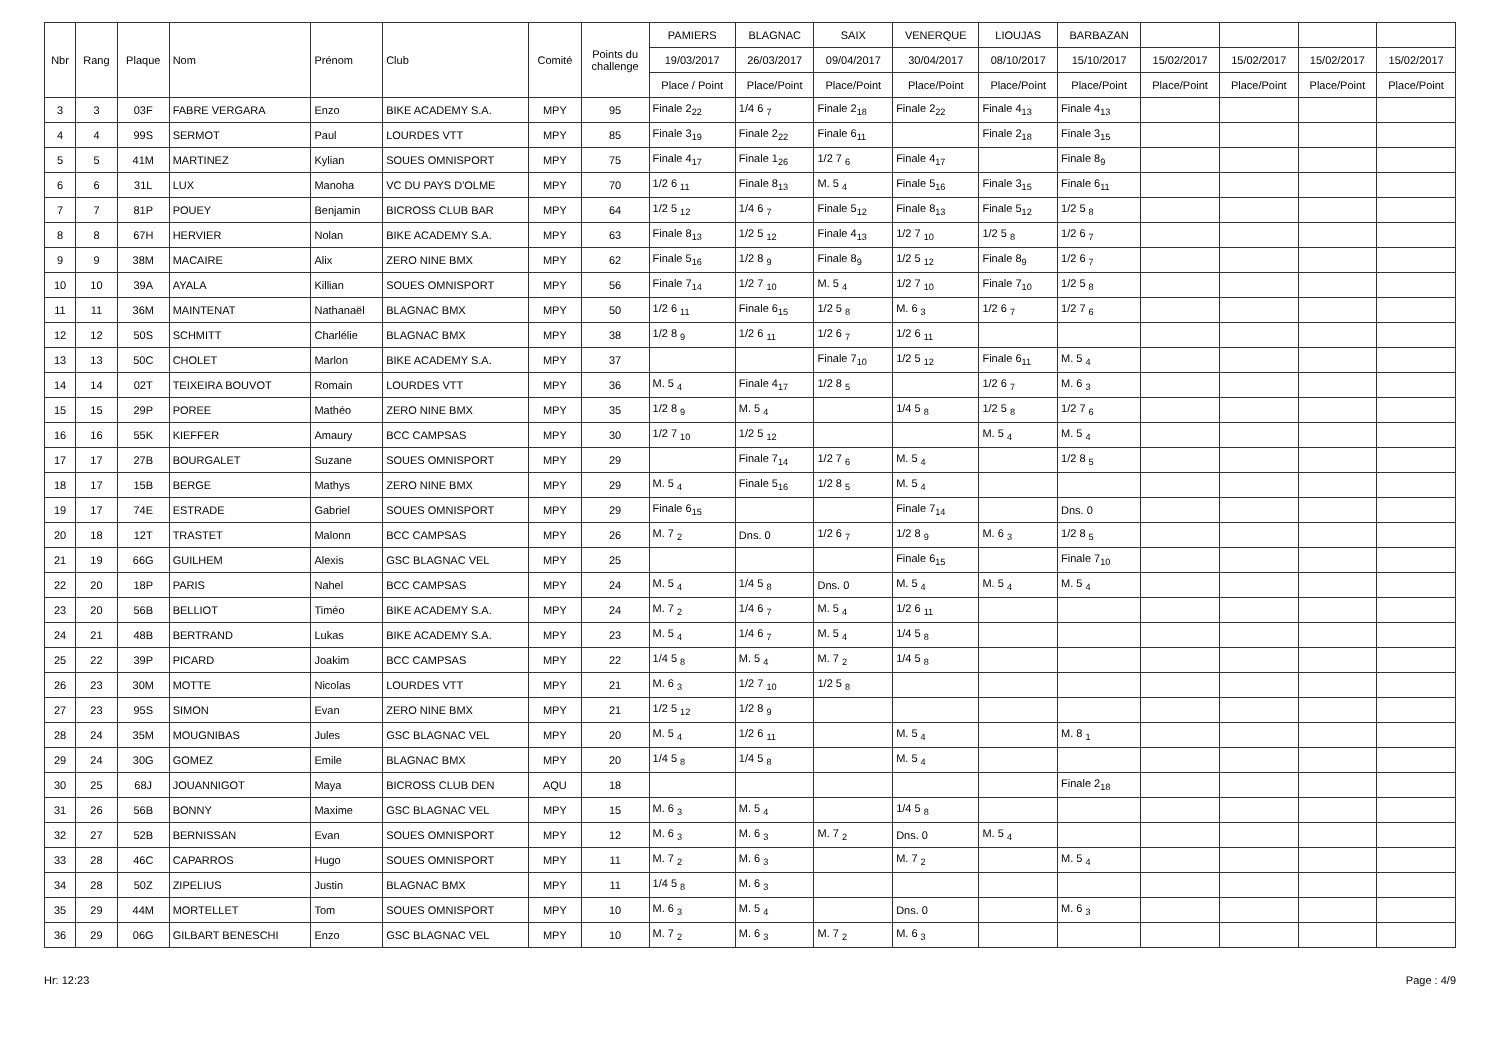| Nbr | Rang | Plaque | Nom | Prénom | Club | Comité | Points du challenge | PAMIERS | BLAGNAC | SAIX | VENERQUE | LIOUJAS | BARBAZAN | | | | |
| --- | --- | --- | --- | --- | --- | --- | --- | --- | --- | --- | --- | --- | --- | --- | --- | --- | --- |
| | | | | | | | | 19/03/2017 | 26/03/2017 | 09/04/2017 | 30/04/2017 | 08/10/2017 | 15/10/2017 | 15/02/2017 | 15/02/2017 | 15/02/2017 | 15/02/2017 |
| | | | | | | | | Place / Point | Place/Point | Place/Point | Place/Point | Place/Point | Place/Point | Place/Point | Place/Point | Place/Point | Place/Point |
| 3 | 3 | 03F | FABRE VERGARA | Enzo | BIKE ACADEMY S.A. | MPY | 95 | Finale 2<sub>22</sub> | 1/4 6 <sub>7</sub> | Finale 2<sub>18</sub> | Finale 2<sub>22</sub> | Finale 4<sub>13</sub> | Finale 4<sub>13</sub> | | | | |
| 4 | 4 | 99S | SERMOT | Paul | LOURDES VTT | MPY | 85 | Finale 3<sub>19</sub> | Finale 2<sub>22</sub> | Finale 6<sub>11</sub> | | Finale 2<sub>18</sub> | Finale 3<sub>15</sub> | | | | |
| 5 | 5 | 41M | MARTINEZ | Kylian | SOUES OMNISPORT | MPY | 75 | Finale 4<sub>17</sub> | Finale 1<sub>26</sub> | 1/2 7 <sub>6</sub> | Finale 4<sub>17</sub> | | Finale 8<sub>9</sub> | | | | |
| 6 | 6 | 31L | LUX | Manoha | VC DU PAYS D'OLME | MPY | 70 | 1/2 6 <sub>11</sub> | Finale 8<sub>13</sub> | M. 5 <sub>4</sub> | Finale 5<sub>16</sub> | Finale 3<sub>15</sub> | Finale 6<sub>11</sub> | | | | |
| 7 | 7 | 81P | POUEY | Benjamin | BICROSS CLUB BAR | MPY | 64 | 1/2 5 <sub>12</sub> | 1/4 6 <sub>7</sub> | Finale 5<sub>12</sub> | Finale 8<sub>13</sub> | Finale 5<sub>12</sub> | 1/2 5 <sub>8</sub> | | | | |
| 8 | 8 | 67H | HERVIER | Nolan | BIKE ACADEMY S.A. | MPY | 63 | Finale 8<sub>13</sub> | 1/2 5 <sub>12</sub> | Finale 4<sub>13</sub> | 1/2 7 <sub>10</sub> | 1/2 5 <sub>8</sub> | 1/2 6 <sub>7</sub> | | | | |
| 9 | 9 | 38M | MACAIRE | Alix | ZERO NINE BMX | MPY | 62 | Finale 5<sub>16</sub> | 1/2 8 <sub>9</sub> | Finale 8<sub>9</sub> | 1/2 5 <sub>12</sub> | Finale 8<sub>9</sub> | 1/2 6 <sub>7</sub> | | | | |
| 10 | 10 | 39A | AYALA | Killian | SOUES OMNISPORT | MPY | 56 | Finale 7<sub>14</sub> | 1/2 7 <sub>10</sub> | M. 5 <sub>4</sub> | 1/2 7 <sub>10</sub> | Finale 7<sub>10</sub> | 1/2 5 <sub>8</sub> | | | | |
| 11 | 11 | 36M | MAINTENAT | Nathanaël | BLAGNAC BMX | MPY | 50 | 1/2 6 <sub>11</sub> | Finale 6<sub>15</sub> | 1/2 5 <sub>8</sub> | M. 6 <sub>3</sub> | 1/2 6 <sub>7</sub> | 1/2 7 <sub>6</sub> | | | | |
| 12 | 12 | 50S | SCHMITT | Charlélie | BLAGNAC BMX | MPY | 38 | 1/2 8 <sub>9</sub> | 1/2 6 <sub>11</sub> | 1/2 6 <sub>7</sub> | 1/2 6 <sub>11</sub> | | | | | | |
| 13 | 13 | 50C | CHOLET | Marlon | BIKE ACADEMY S.A. | MPY | 37 | | | Finale 7<sub>10</sub> | 1/2 5 <sub>12</sub> | Finale 6<sub>11</sub> | M. 5 <sub>4</sub> | | | | |
| 14 | 14 | 02T | TEIXEIRA BOUVOT | Romain | LOURDES VTT | MPY | 36 | M. 5 <sub>4</sub> | Finale 4<sub>17</sub> | 1/2 8 <sub>5</sub> | | 1/2 6 <sub>7</sub> | M. 6 <sub>3</sub> | | | | |
| 15 | 15 | 29P | POREE | Mathéo | ZERO NINE BMX | MPY | 35 | 1/2 8 <sub>9</sub> | M. 5 <sub>4</sub> | | 1/4 5 <sub>8</sub> | 1/2 5 <sub>8</sub> | 1/2 7 <sub>6</sub> | | | | |
| 16 | 16 | 55K | KIEFFER | Amaury | BCC CAMPSAS | MPY | 30 | 1/2 7 <sub>10</sub> | 1/2 5 <sub>12</sub> | | | M. 5 <sub>4</sub> | M. 5 <sub>4</sub> | | | | |
| 17 | 17 | 27B | BOURGALET | Suzane | SOUES OMNISPORT | MPY | 29 | | Finale 7<sub>14</sub> | 1/2 7 <sub>6</sub> | M. 5 <sub>4</sub> | | 1/2 8 <sub>5</sub> | | | | |
| 18 | 17 | 15B | BERGE | Mathys | ZERO NINE BMX | MPY | 29 | M. 5 <sub>4</sub> | Finale 5<sub>16</sub> | 1/2 8 <sub>5</sub> | M. 5 <sub>4</sub> | | | | | | |
| 19 | 17 | 74E | ESTRADE | Gabriel | SOUES OMNISPORT | MPY | 29 | Finale 6<sub>15</sub> | | | Finale 7<sub>14</sub> | | Dns. 0 | | | | |
| 20 | 18 | 12T | TRASTET | Malonn | BCC CAMPSAS | MPY | 26 | M. 7 <sub>2</sub> | Dns. 0 | 1/2 6 <sub>7</sub> | 1/2 8 <sub>9</sub> | M. 6 <sub>3</sub> | 1/2 8 <sub>5</sub> | | | | |
| 21 | 19 | 66G | GUILHEM | Alexis | GSC BLAGNAC VEL | MPY | 25 | | | | Finale 6<sub>15</sub> | | Finale 7<sub>10</sub> | | | | |
| 22 | 20 | 18P | PARIS | Nahel | BCC CAMPSAS | MPY | 24 | M. 5 <sub>4</sub> | 1/4 5 <sub>8</sub> | Dns. 0 | M. 5 <sub>4</sub> | M. 5 <sub>4</sub> | M. 5 <sub>4</sub> | | | | |
| 23 | 20 | 56B | BELLIOT | Timéo | BIKE ACADEMY S.A. | MPY | 24 | M. 7 <sub>2</sub> | 1/4 6 <sub>7</sub> | M. 5 <sub>4</sub> | 1/2 6 <sub>11</sub> | | | | | | |
| 24 | 21 | 48B | BERTRAND | Lukas | BIKE ACADEMY S.A. | MPY | 23 | M. 5 <sub>4</sub> | 1/4 6 <sub>7</sub> | M. 5 <sub>4</sub> | 1/4 5 <sub>8</sub> | | | | | | |
| 25 | 22 | 39P | PICARD | Joakim | BCC CAMPSAS | MPY | 22 | 1/4 5 <sub>8</sub> | M. 5 <sub>4</sub> | M. 7 <sub>2</sub> | 1/4 5 <sub>8</sub> | | | | | | |
| 26 | 23 | 30M | MOTTE | Nicolas | LOURDES VTT | MPY | 21 | M. 6 <sub>3</sub> | 1/2 7 <sub>10</sub> | 1/2 5 <sub>8</sub> | | | | | | | |
| 27 | 23 | 95S | SIMON | Evan | ZERO NINE BMX | MPY | 21 | 1/2 5 <sub>12</sub> | 1/2 8 <sub>9</sub> | | | | | | | | |
| 28 | 24 | 35M | MOUGNIBAS | Jules | GSC BLAGNAC VEL | MPY | 20 | M. 5 <sub>4</sub> | 1/2 6 <sub>11</sub> | | M. 5 <sub>4</sub> | | M. 8 <sub>1</sub> | | | | |
| 29 | 24 | 30G | GOMEZ | Emile | BLAGNAC BMX | MPY | 20 | 1/4 5 <sub>8</sub> | 1/4 5 <sub>8</sub> | | M. 5 <sub>4</sub> | | | | | | |
| 30 | 25 | 68J | JOUANNIGOT | Maya | BICROSS CLUB DEN | AQU | 18 | | | | | | Finale 2<sub>18</sub> | | | | |
| 31 | 26 | 56B | BONNY | Maxime | GSC BLAGNAC VEL | MPY | 15 | M. 6 <sub>3</sub> | M. 5 <sub>4</sub> | | 1/4 5 <sub>8</sub> | | | | | | |
| 32 | 27 | 52B | BERNISSAN | Evan | SOUES OMNISPORT | MPY | 12 | M. 6 <sub>3</sub> | M. 6 <sub>3</sub> | M. 7 <sub>2</sub> | Dns. 0 | M. 5 <sub>4</sub> | | | | | |
| 33 | 28 | 46C | CAPARROS | Hugo | SOUES OMNISPORT | MPY | 11 | M. 7 <sub>2</sub> | M. 6 <sub>3</sub> | | M. 7 <sub>2</sub> | | M. 5 <sub>4</sub> | | | | |
| 34 | 28 | 50Z | ZIPELIUS | Justin | BLAGNAC BMX | MPY | 11 | 1/4 5 <sub>8</sub> | M. 6 <sub>3</sub> | | | | | | | | |
| 35 | 29 | 44M | MORTELLET | Tom | SOUES OMNISPORT | MPY | 10 | M. 6 <sub>3</sub> | M. 5 <sub>4</sub> | | Dns. 0 | | M. 6 <sub>3</sub> | | | | |
| 36 | 29 | 06G | GILBART BENESCHI | Enzo | GSC BLAGNAC VEL | MPY | 10 | M. 7 <sub>2</sub> | M. 6 <sub>3</sub> | M. 7 <sub>2</sub> | M. 6 <sub>3</sub> | | | | | | |
Hr: 12:23 Page : 4/9